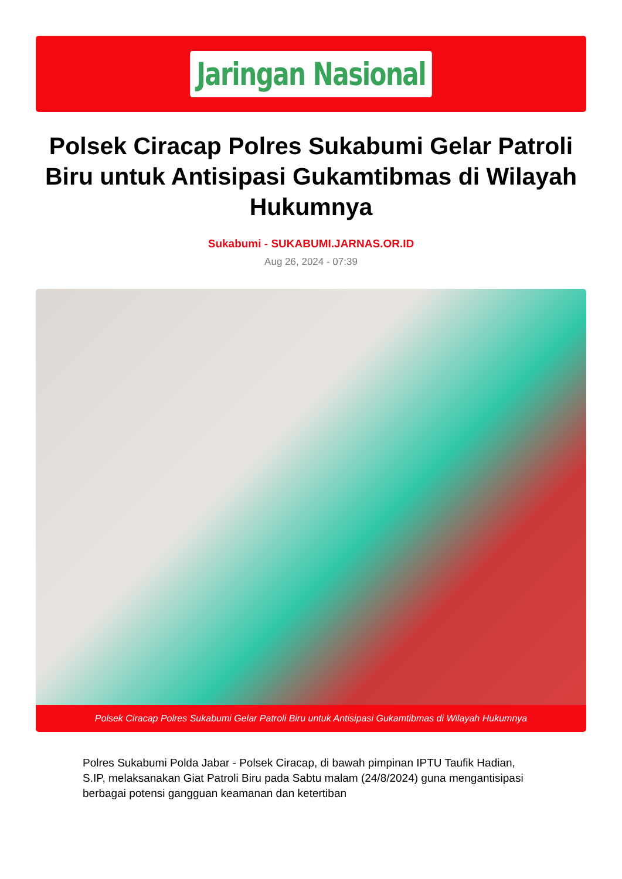Jaringan Nasional
Polsek Ciracap Polres Sukabumi Gelar Patroli Biru untuk Antisipasi Gukamtibmas di Wilayah Hukumnya
Sukabumi - SUKABUMI.JARNAS.OR.ID
Aug 26, 2024 - 07:39
Polsek Ciracap Polres Sukabumi Gelar Patroli Biru untuk Antisipasi Gukamtibmas di Wilayah Hukumnya
Polres Sukabumi Polda Jabar - Polsek Ciracap, di bawah pimpinan IPTU Taufik Hadian, S.IP, melaksanakan Giat Patroli Biru pada Sabtu malam (24/8/2024) guna mengantisipasi berbagai potensi gangguan keamanan dan ketertiban